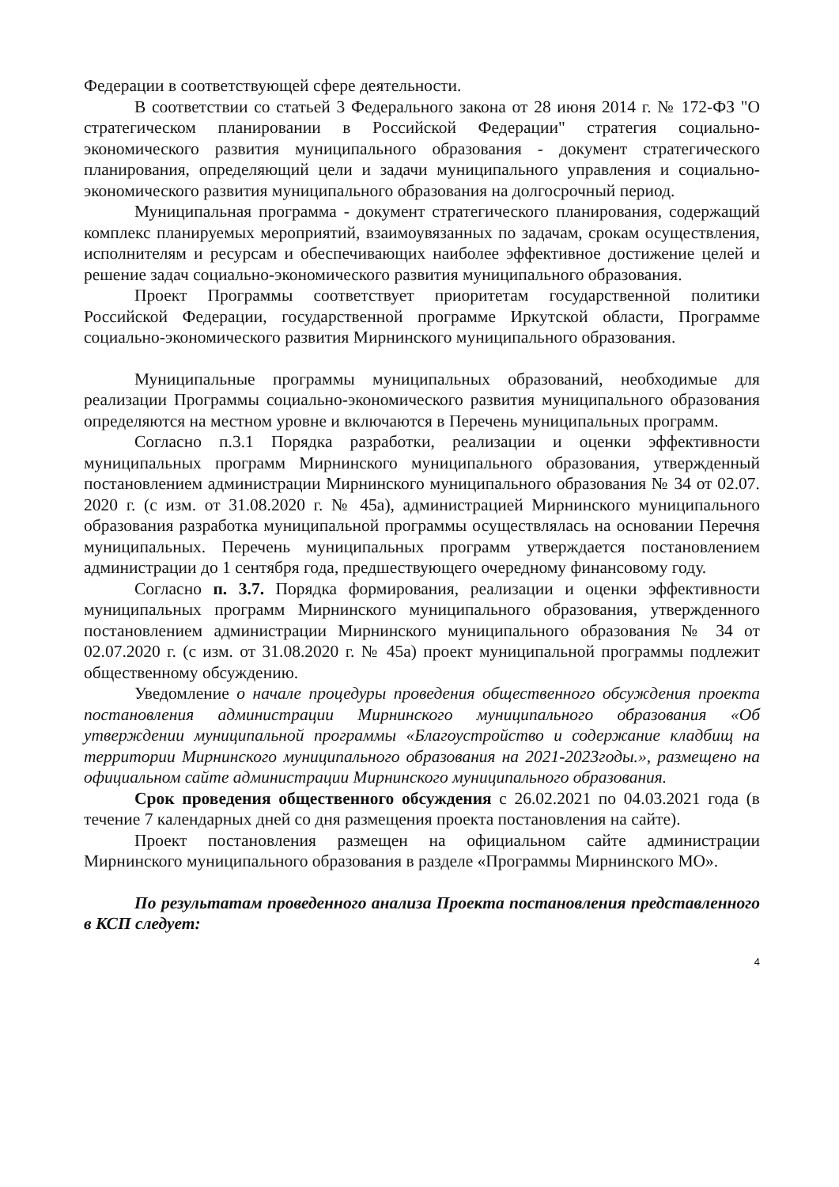Федерации в соответствующей сфере деятельности.
В соответствии со статьей 3 Федерального закона от 28 июня 2014 г. № 172-ФЗ "О стратегическом планировании в Российской Федерации" стратегия социально-экономического развития муниципального образования - документ стратегического планирования, определяющий цели и задачи муниципального управления и социально-экономического развития муниципального образования на долгосрочный период.
Муниципальная программа - документ стратегического планирования, содержащий комплекс планируемых мероприятий, взаимоувязанных по задачам, срокам осуществления, исполнителям и ресурсам и обеспечивающих наиболее эффективное достижение целей и решение задач социально-экономического развития муниципального образования.
Проект Программы соответствует приоритетам государственной политики Российской Федерации, государственной программе Иркутской области, Программе социально-экономического развития Мирнинского муниципального образования.
Муниципальные программы муниципальных образований, необходимые для реализации Программы социально-экономического развития муниципального образования определяются на местном уровне и включаются в Перечень муниципальных программ.
Согласно п.3.1 Порядка разработки, реализации и оценки эффективности муниципальных программ Мирнинского муниципального образования, утвержденный постановлением администрации Мирнинского муниципального образования № 34 от 02.07. 2020 г. (с изм. от 31.08.2020 г. № 45а), администрацией Мирнинского муниципального образования разработка муниципальной программы осуществлялась на основании Перечня муниципальных. Перечень муниципальных программ утверждается постановлением администрации до 1 сентября года, предшествующего очередному финансовому году.
Согласно п. 3.7. Порядка формирования, реализации и оценки эффективности муниципальных программ Мирнинского муниципального образования, утвержденного постановлением администрации Мирнинского муниципального образования № 34 от 02.07.2020 г. (с изм. от 31.08.2020 г. № 45а) проект муниципальной программы подлежит общественному обсуждению.
Уведомление о начале процедуры проведения общественного обсуждения проекта постановления администрации Мирнинского муниципального образования «Об утверждении муниципальной программы «Благоустройство и содержание кладбищ на территории Мирнинского муниципального образования на 2021-2023годы.», размещено на официальном сайте администрации Мирнинского муниципального образования.
Срок проведения общественного обсуждения с 26.02.2021 по 04.03.2021 года (в течение 7 календарных дней со дня размещения проекта постановления на сайте).
Проект постановления размещен на официальном сайте администрации Мирнинского муниципального образования в разделе «Программы Мирнинского МО».
По результатам проведенного анализа Проекта постановления представленного в КСП следует:
4